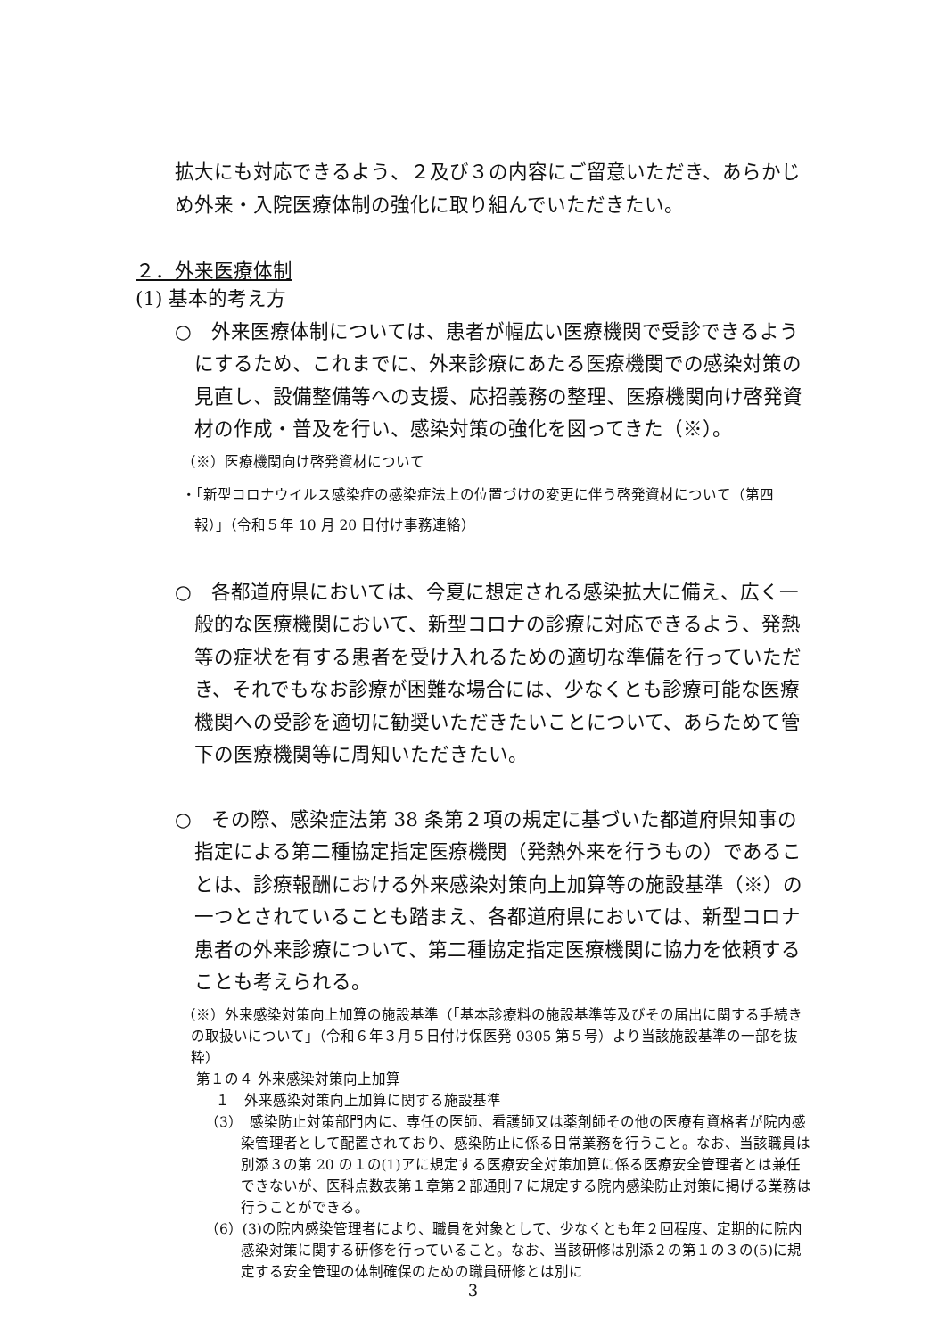拡大にも対応できるよう、２及び３の内容にご留意いただき、あらかじめ外来・入院医療体制の強化に取り組んでいただきたい。
２．外来医療体制
(1) 基本的考え方
○　外来医療体制については、患者が幅広い医療機関で受診できるようにするため、これまでに、外来診療にあたる医療機関での感染対策の見直し、設備整備等への支援、応招義務の整理、医療機関向け啓発資材の作成・普及を行い、感染対策の強化を図ってきた（※）。
（※）医療機関向け啓発資材について
・「新型コロナウイルス感染症の感染症法上の位置づけの変更に伴う啓発資材について（第四報）」（令和５年 10 月 20 日付け事務連絡）
○　各都道府県においては、今夏に想定される感染拡大に備え、広く一般的な医療機関において、新型コロナの診療に対応できるよう、発熱等の症状を有する患者を受け入れるための適切な準備を行っていただき、それでもなお診療が困難な場合には、少なくとも診療可能な医療機関への受診を適切に勧奨いただきたいことについて、あらためて管下の医療機関等に周知いただきたい。
○　その際、感染症法第 38 条第２項の規定に基づいた都道府県知事の指定による第二種協定指定医療機関（発熱外来を行うもの）であることは、診療報酬における外来感染対策向上加算等の施設基準（※）の一つとされていることも踏まえ、各都道府県においては、新型コロナ患者の外来診療について、第二種協定指定医療機関に協力を依頼することも考えられる。
（※）外来感染対策向上加算の施設基準（「基本診療料の施設基準等及びその届出に関する手続きの取扱いについて」（令和６年３月５日付け保医発 0305 第５号）より当該施設基準の一部を抜粋）
第１の４ 外来感染対策向上加算
１　外来感染対策向上加算に関する施設基準
（3）　感染防止対策部門内に、専任の医師、看護師又は薬剤師その他の医療有資格者が院内感染管理者として配置されており、感染防止に係る日常業務を行うこと。なお、当該職員は別添３の第 20 の１の(1)アに規定する医療安全対策加算に係る医療安全管理者とは兼任できないが、医科点数表第１章第２部通則７に規定する院内感染防止対策に掲げる業務は行うことができる。
（6）(3)の院内感染管理者により、職員を対象として、少なくとも年２回程度、定期的に院内感染対策に関する研修を行っていること。なお、当該研修は別添２の第１の３の(5)に規定する安全管理の体制確保のための職員研修とは別に
3